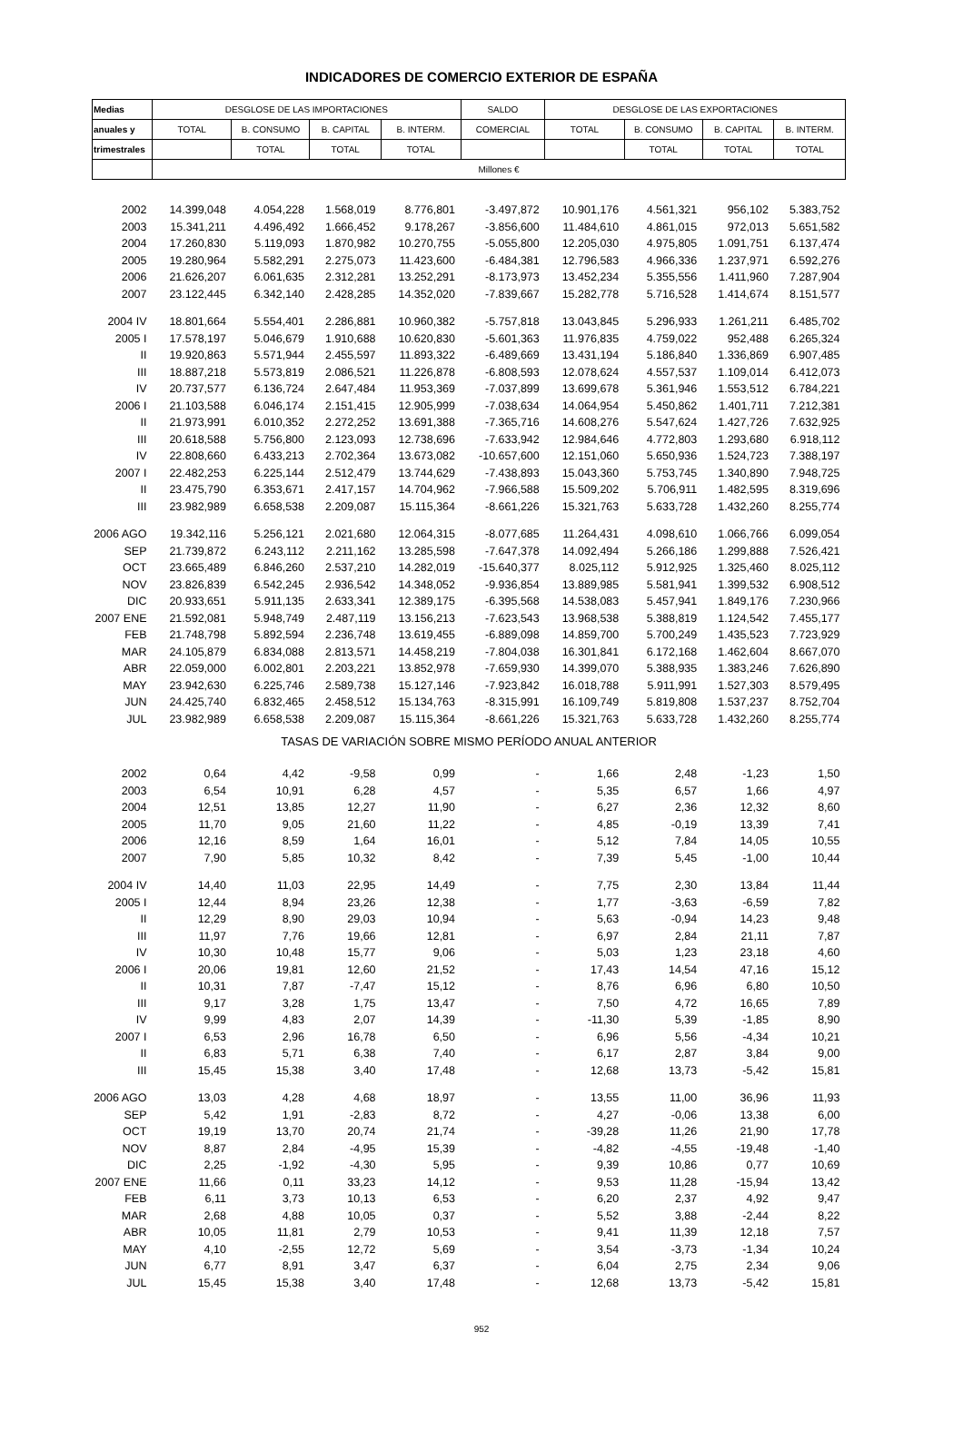INDICADORES DE COMERCIO EXTERIOR DE ESPAÑA
| Medias | DESGLOSE DE LAS IMPORTACIONES | | | | SALDO | DESGLOSE DE LAS EXPORTACIONES | | | |
| --- | --- | --- | --- | --- | --- | --- | --- | --- | --- |
| anuales y | TOTAL | B. CONSUMO | B. CAPITAL | B. INTERM. | COMERCIAL | TOTAL | B. CONSUMO | B. CAPITAL | B. INTERM. |
| trimestrales | | TOTAL | TOTAL | TOTAL | | | TOTAL | TOTAL | TOTAL |
| | Millones € | | | | | | | | |
| 2002 | 14.399,048 | 4.054,228 | 1.568,019 | 8.776,801 | -3.497,872 | 10.901,176 | 4.561,321 | 956,102 | 5.383,752 |
| 2003 | 15.341,211 | 4.496,492 | 1.666,452 | 9.178,267 | -3.856,600 | 11.484,610 | 4.861,015 | 972,013 | 5.651,582 |
| 2004 | 17.260,830 | 5.119,093 | 1.870,982 | 10.270,755 | -5.055,800 | 12.205,030 | 4.975,805 | 1.091,751 | 6.137,474 |
| 2005 | 19.280,964 | 5.582,291 | 2.275,073 | 11.423,600 | -6.484,381 | 12.796,583 | 4.966,336 | 1.237,971 | 6.592,276 |
| 2006 | 21.626,207 | 6.061,635 | 2.312,281 | 13.252,291 | -8.173,973 | 13.452,234 | 5.355,556 | 1.411,960 | 7.287,904 |
| 2007 | 23.122,445 | 6.342,140 | 2.428,285 | 14.352,020 | -7.839,667 | 15.282,778 | 5.716,528 | 1.414,674 | 8.151,577 |
| 2004 IV | 18.801,664 | 5.554,401 | 2.286,881 | 10.960,382 | -5.757,818 | 13.043,845 | 5.296,933 | 1.261,211 | 6.485,702 |
| 2005 I | 17.578,197 | 5.046,679 | 1.910,688 | 10.620,830 | -5.601,363 | 11.976,835 | 4.759,022 | 952,488 | 6.265,324 |
| II | 19.920,863 | 5.571,944 | 2.455,597 | 11.893,322 | -6.489,669 | 13.431,194 | 5.186,840 | 1.336,869 | 6.907,485 |
| III | 18.887,218 | 5.573,819 | 2.086,521 | 11.226,878 | -6.808,593 | 12.078,624 | 4.557,537 | 1.109,014 | 6.412,073 |
| IV | 20.737,577 | 6.136,724 | 2.647,484 | 11.953,369 | -7.037,899 | 13.699,678 | 5.361,946 | 1.553,512 | 6.784,221 |
| 2006 I | 21.103,588 | 6.046,174 | 2.151,415 | 12.905,999 | -7.038,634 | 14.064,954 | 5.450,862 | 1.401,711 | 7.212,381 |
| II | 21.973,991 | 6.010,352 | 2.272,252 | 13.691,388 | -7.365,716 | 14.608,276 | 5.547,624 | 1.427,726 | 7.632,925 |
| III | 20.618,588 | 5.756,800 | 2.123,093 | 12.738,696 | -7.633,942 | 12.984,646 | 4.772,803 | 1.293,680 | 6.918,112 |
| IV | 22.808,660 | 6.433,213 | 2.702,364 | 13.673,082 | -10.657,600 | 12.151,060 | 5.650,936 | 1.524,723 | 7.388,197 |
| 2007 I | 22.482,253 | 6.225,144 | 2.512,479 | 13.744,629 | -7.438,893 | 15.043,360 | 5.753,745 | 1.340,890 | 7.948,725 |
| II | 23.475,790 | 6.353,671 | 2.417,157 | 14.704,962 | -7.966,588 | 15.509,202 | 5.706,911 | 1.482,595 | 8.319,696 |
| III | 23.982,989 | 6.658,538 | 2.209,087 | 15.115,364 | -8.661,226 | 15.321,763 | 5.633,728 | 1.432,260 | 8.255,774 |
| 2006 AGO | 19.342,116 | 5.256,121 | 2.021,680 | 12.064,315 | -8.077,685 | 11.264,431 | 4.098,610 | 1.066,766 | 6.099,054 |
| SEP | 21.739,872 | 6.243,112 | 2.211,162 | 13.285,598 | -7.647,378 | 14.092,494 | 5.266,186 | 1.299,888 | 7.526,421 |
| OCT | 23.665,489 | 6.846,260 | 2.537,210 | 14.282,019 | -15.640,377 | 8.025,112 | 5.912,925 | 1.325,460 | 8.025,112 |
| NOV | 23.826,839 | 6.542,245 | 2.936,542 | 14.348,052 | -9.936,854 | 13.889,985 | 5.581,941 | 1.399,532 | 6.908,512 |
| DIC | 20.933,651 | 5.911,135 | 2.633,341 | 12.389,175 | -6.395,568 | 14.538,083 | 5.457,941 | 1.849,176 | 7.230,966 |
| 2007 ENE | 21.592,081 | 5.948,749 | 2.487,119 | 13.156,213 | -7.623,543 | 13.968,538 | 5.388,819 | 1.124,542 | 7.455,177 |
| FEB | 21.748,798 | 5.892,594 | 2.236,748 | 13.619,455 | -6.889,098 | 14.859,700 | 5.700,249 | 1.435,523 | 7.723,929 |
| MAR | 24.105,879 | 6.834,088 | 2.813,571 | 14.458,219 | -7.804,038 | 16.301,841 | 6.172,168 | 1.462,604 | 8.667,070 |
| ABR | 22.059,000 | 6.002,801 | 2.203,221 | 13.852,978 | -7.659,930 | 14.399,070 | 5.388,935 | 1.383,246 | 7.626,890 |
| MAY | 23.942,630 | 6.225,746 | 2.589,738 | 15.127,146 | -7.923,842 | 16.018,788 | 5.911,991 | 1.527,303 | 8.579,495 |
| JUN | 24.425,740 | 6.832,465 | 2.458,512 | 15.134,763 | -8.315,991 | 16.109,749 | 5.819,808 | 1.537,237 | 8.752,704 |
| JUL | 23.982,989 | 6.658,538 | 2.209,087 | 15.115,364 | -8.661,226 | 15.321,763 | 5.633,728 | 1.432,260 | 8.255,774 |
| TASAS DE VARIACIÓN SOBRE MISMO PERÍODO ANUAL ANTERIOR | | | | | | | | | |
| 2002 | 0,64 | 4,42 | -9,58 | 0,99 | - | 1,66 | 2,48 | -1,23 | 1,50 |
| 2003 | 6,54 | 10,91 | 6,28 | 4,57 | - | 5,35 | 6,57 | 1,66 | 4,97 |
| 2004 | 12,51 | 13,85 | 12,27 | 11,90 | - | 6,27 | 2,36 | 12,32 | 8,60 |
| 2005 | 11,70 | 9,05 | 21,60 | 11,22 | - | 4,85 | -0,19 | 13,39 | 7,41 |
| 2006 | 12,16 | 8,59 | 1,64 | 16,01 | - | 5,12 | 7,84 | 14,05 | 10,55 |
| 2007 | 7,90 | 5,85 | 10,32 | 8,42 | - | 7,39 | 5,45 | -1,00 | 10,44 |
| 2004 IV | 14,40 | 11,03 | 22,95 | 14,49 | - | 7,75 | 2,30 | 13,84 | 11,44 |
| 2005 I | 12,44 | 8,94 | 23,26 | 12,38 | - | 1,77 | -3,63 | -6,59 | 7,82 |
| II | 12,29 | 8,90 | 29,03 | 10,94 | - | 5,63 | -0,94 | 14,23 | 9,48 |
| III | 11,97 | 7,76 | 19,66 | 12,81 | - | 6,97 | 2,84 | 21,11 | 7,87 |
| IV | 10,30 | 10,48 | 15,77 | 9,06 | - | 5,03 | 1,23 | 23,18 | 4,60 |
| 2006 I | 20,06 | 19,81 | 12,60 | 21,52 | - | 17,43 | 14,54 | 47,16 | 15,12 |
| II | 10,31 | 7,87 | -7,47 | 15,12 | - | 8,76 | 6,96 | 6,80 | 10,50 |
| III | 9,17 | 3,28 | 1,75 | 13,47 | - | 7,50 | 4,72 | 16,65 | 7,89 |
| IV | 9,99 | 4,83 | 2,07 | 14,39 | - | -11,30 | 5,39 | -1,85 | 8,90 |
| 2007 I | 6,53 | 2,96 | 16,78 | 6,50 | - | 6,96 | 5,56 | -4,34 | 10,21 |
| II | 6,83 | 5,71 | 6,38 | 7,40 | - | 6,17 | 2,87 | 3,84 | 9,00 |
| III | 15,45 | 15,38 | 3,40 | 17,48 | - | 12,68 | 13,73 | -5,42 | 15,81 |
| 2006 AGO | 13,03 | 4,28 | 4,68 | 18,97 | - | 13,55 | 11,00 | 36,96 | 11,93 |
| SEP | 5,42 | 1,91 | -2,83 | 8,72 | - | 4,27 | -0,06 | 13,38 | 6,00 |
| OCT | 19,19 | 13,70 | 20,74 | 21,74 | - | -39,28 | 11,26 | 21,90 | 17,78 |
| NOV | 8,87 | 2,84 | -4,95 | 15,39 | - | -4,82 | -4,55 | -19,48 | -1,40 |
| DIC | 2,25 | -1,92 | -4,30 | 5,95 | - | 9,39 | 10,86 | 0,77 | 10,69 |
| 2007 ENE | 11,66 | 0,11 | 33,23 | 14,12 | - | 9,53 | 11,28 | -15,94 | 13,42 |
| FEB | 6,11 | 3,73 | 10,13 | 6,53 | - | 6,20 | 2,37 | 4,92 | 9,47 |
| MAR | 2,68 | 4,88 | 10,05 | 0,37 | - | 5,52 | 3,88 | -2,44 | 8,22 |
| ABR | 10,05 | 11,81 | 2,79 | 10,53 | - | 9,41 | 11,39 | 12,18 | 7,57 |
| MAY | 4,10 | -2,55 | 12,72 | 5,69 | - | 3,54 | -3,73 | -1,34 | 10,24 |
| JUN | 6,77 | 8,91 | 3,47 | 6,37 | - | 6,04 | 2,75 | 2,34 | 9,06 |
| JUL | 15,45 | 15,38 | 3,40 | 17,48 | - | 12,68 | 13,73 | -5,42 | 15,81 |
952